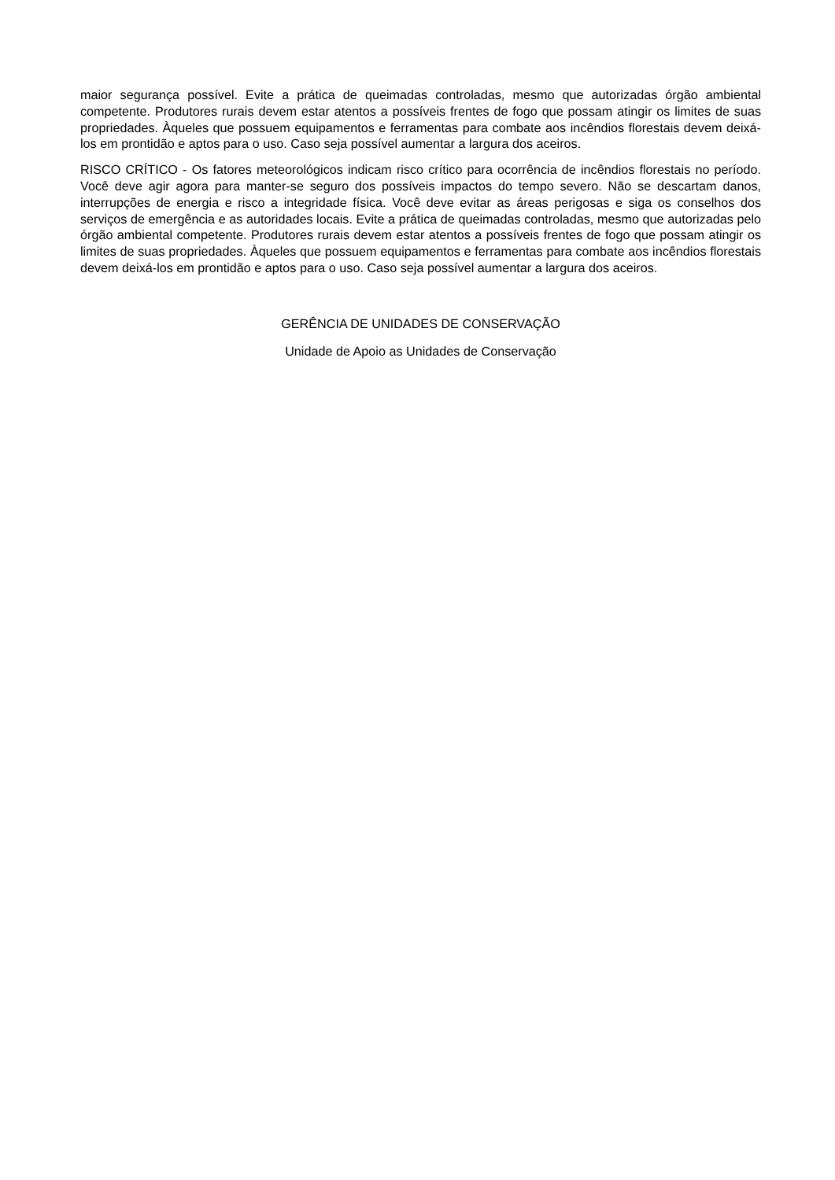maior segurança possível. Evite a prática de queimadas controladas, mesmo que autorizadas órgão ambiental competente. Produtores rurais devem estar atentos a possíveis frentes de fogo que possam atingir os limites de suas propriedades. Àqueles que possuem equipamentos e ferramentas para combate aos incêndios florestais devem deixá-los em prontidão e aptos para o uso. Caso seja possível aumentar a largura dos aceiros.
RISCO CRÍTICO - Os fatores meteorológicos indicam risco crítico para ocorrência de incêndios florestais no período. Você deve agir agora para manter-se seguro dos possíveis impactos do tempo severo. Não se descartam danos, interrupções de energia e risco a integridade física. Você deve evitar as áreas perigosas e siga os conselhos dos serviços de emergência e as autoridades locais. Evite a prática de queimadas controladas, mesmo que autorizadas pelo órgão ambiental competente. Produtores rurais devem estar atentos a possíveis frentes de fogo que possam atingir os limites de suas propriedades. Àqueles que possuem equipamentos e ferramentas para combate aos incêndios florestais devem deixá-los em prontidão e aptos para o uso. Caso seja possível aumentar a largura dos aceiros.
GERÊNCIA DE UNIDADES DE CONSERVAÇÃO
Unidade de Apoio as Unidades de Conservação